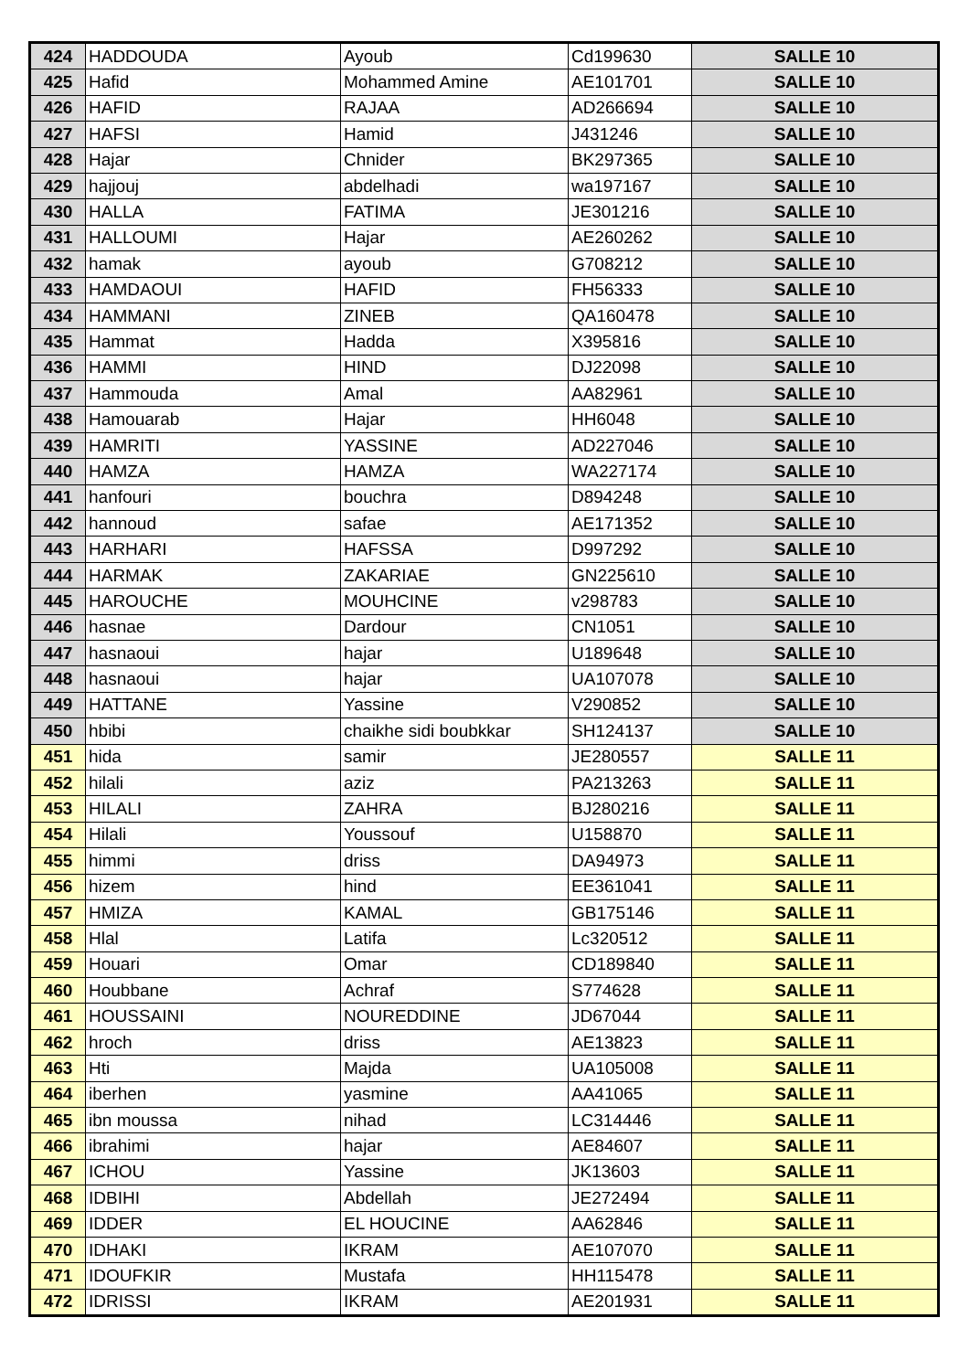| 424 | HADDOUDA | Ayoub | Cd199630 | SALLE 10 |
| 425 | Hafid | Mohammed Amine | AE101701 | SALLE 10 |
| 426 | HAFID | RAJAA | AD266694 | SALLE 10 |
| 427 | HAFSI | Hamid | J431246 | SALLE 10 |
| 428 | Hajar | Chnider | BK297365 | SALLE 10 |
| 429 | hajjouj | abdelhadi | wa197167 | SALLE 10 |
| 430 | HALLA | FATIMA | JE301216 | SALLE 10 |
| 431 | HALLOUMI | Hajar | AE260262 | SALLE 10 |
| 432 | hamak | ayoub | G708212 | SALLE 10 |
| 433 | HAMDAOUI | HAFID | FH56333 | SALLE 10 |
| 434 | HAMMANI | ZINEB | QA160478 | SALLE 10 |
| 435 | Hammat | Hadda | X395816 | SALLE 10 |
| 436 | HAMMI | HIND | DJ22098 | SALLE 10 |
| 437 | Hammouda | Amal | AA82961 | SALLE 10 |
| 438 | Hamouarab | Hajar | HH6048 | SALLE 10 |
| 439 | HAMRITI | YASSINE | AD227046 | SALLE 10 |
| 440 | HAMZA | HAMZA | WA227174 | SALLE 10 |
| 441 | hanfouri | bouchra | D894248 | SALLE 10 |
| 442 | hannoud | safae | AE171352 | SALLE 10 |
| 443 | HARHARI | HAFSSA | D997292 | SALLE 10 |
| 444 | HARMAK | ZAKARIAE | GN225610 | SALLE 10 |
| 445 | HAROUCHE | MOUHCINE | v298783 | SALLE 10 |
| 446 | hasnae | Dardour | CN1051 | SALLE 10 |
| 447 | hasnaoui | hajar | U189648 | SALLE 10 |
| 448 | hasnaoui | hajar | UA107078 | SALLE 10 |
| 449 | HATTANE | Yassine | V290852 | SALLE 10 |
| 450 | hbibi | chaikhe sidi boubkkar | SH124137 | SALLE 10 |
| 451 | hida | samir | JE280557 | SALLE 11 |
| 452 | hilali | aziz | PA213263 | SALLE 11 |
| 453 | HILALI | ZAHRA | BJ280216 | SALLE 11 |
| 454 | Hilali | Youssouf | U158870 | SALLE 11 |
| 455 | himmi | driss | DA94973 | SALLE 11 |
| 456 | hizem | hind | EE361041 | SALLE 11 |
| 457 | HMIZA | KAMAL | GB175146 | SALLE 11 |
| 458 | Hlal | Latifa | Lc320512 | SALLE 11 |
| 459 | Houari | Omar | CD189840 | SALLE 11 |
| 460 | Houbbane | Achraf | S774628 | SALLE 11 |
| 461 | HOUSSAINI | NOUREDDINE | JD67044 | SALLE 11 |
| 462 | hroch | driss | AE13823 | SALLE 11 |
| 463 | Hti | Majda | UA105008 | SALLE 11 |
| 464 | iberhen | yasmine | AA41065 | SALLE 11 |
| 465 | ibn moussa | nihad | LC314446 | SALLE 11 |
| 466 | ibrahimi | hajar | AE84607 | SALLE 11 |
| 467 | ICHOU | Yassine | JK13603 | SALLE 11 |
| 468 | IDBIHI | Abdellah | JE272494 | SALLE 11 |
| 469 | IDDER | EL HOUCINE | AA62846 | SALLE 11 |
| 470 | IDHAKI | IKRAM | AE107070 | SALLE 11 |
| 471 | IDOUFKIR | Mustafa | HH115478 | SALLE 11 |
| 472 | IDRISSI | IKRAM | AE201931 | SALLE 11 |